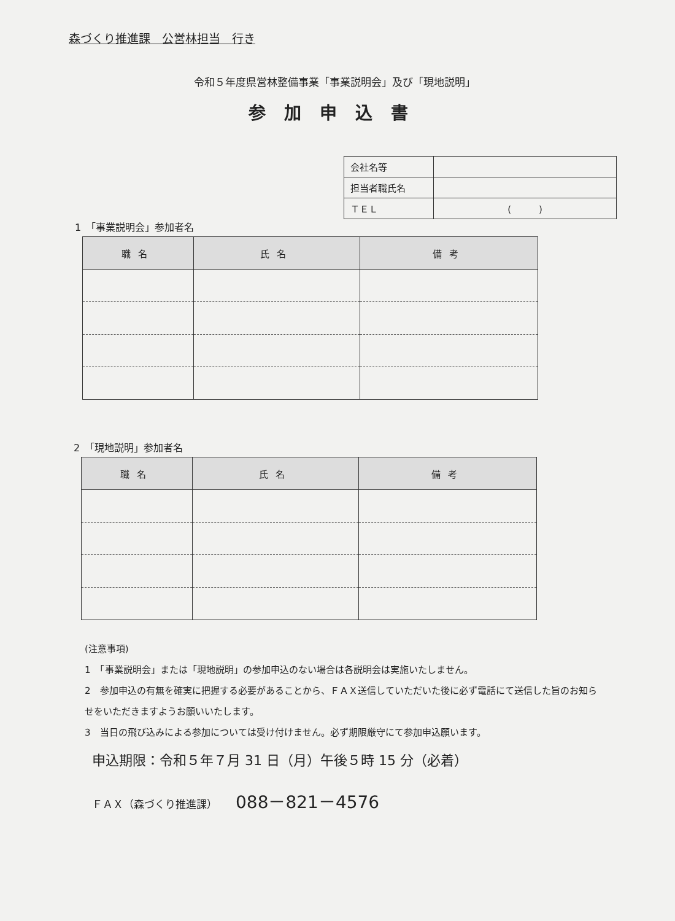森づくり推進課　公営林担当　行き
令和５年度県営林整備事業「事業説明会」及び「現地説明」
参加申込書
| 会社名等 | |
| 担当者職氏名 | |
| ＴＥＬ | ( ) |
1　「事業説明会」参加者名
| 職名 | 氏名 | 備考 |
| --- | --- | --- |
2　「現地説明」参加者名
| 職名 | 氏名 | 備考 |
| --- | --- | --- |
(注意事項)
1　「事業説明会」または「現地説明」の参加申込のない場合は各説明会は実施いたしません。
2　参加申込の有無を確実に把握する必要があることから、ＦＡＸ送信していただいた後に必ず電話にて送信した旨のお知らせをいただきますようお願いいたします。
3　当日の飛び込みによる参加については受け付けません。必ず期限厳守にて参加申込願います。
申込期限：令和５年７月 31 日（月）午後５時 15 分（必着）
ＦＡＸ（森づくり推進課） 088－821－4576